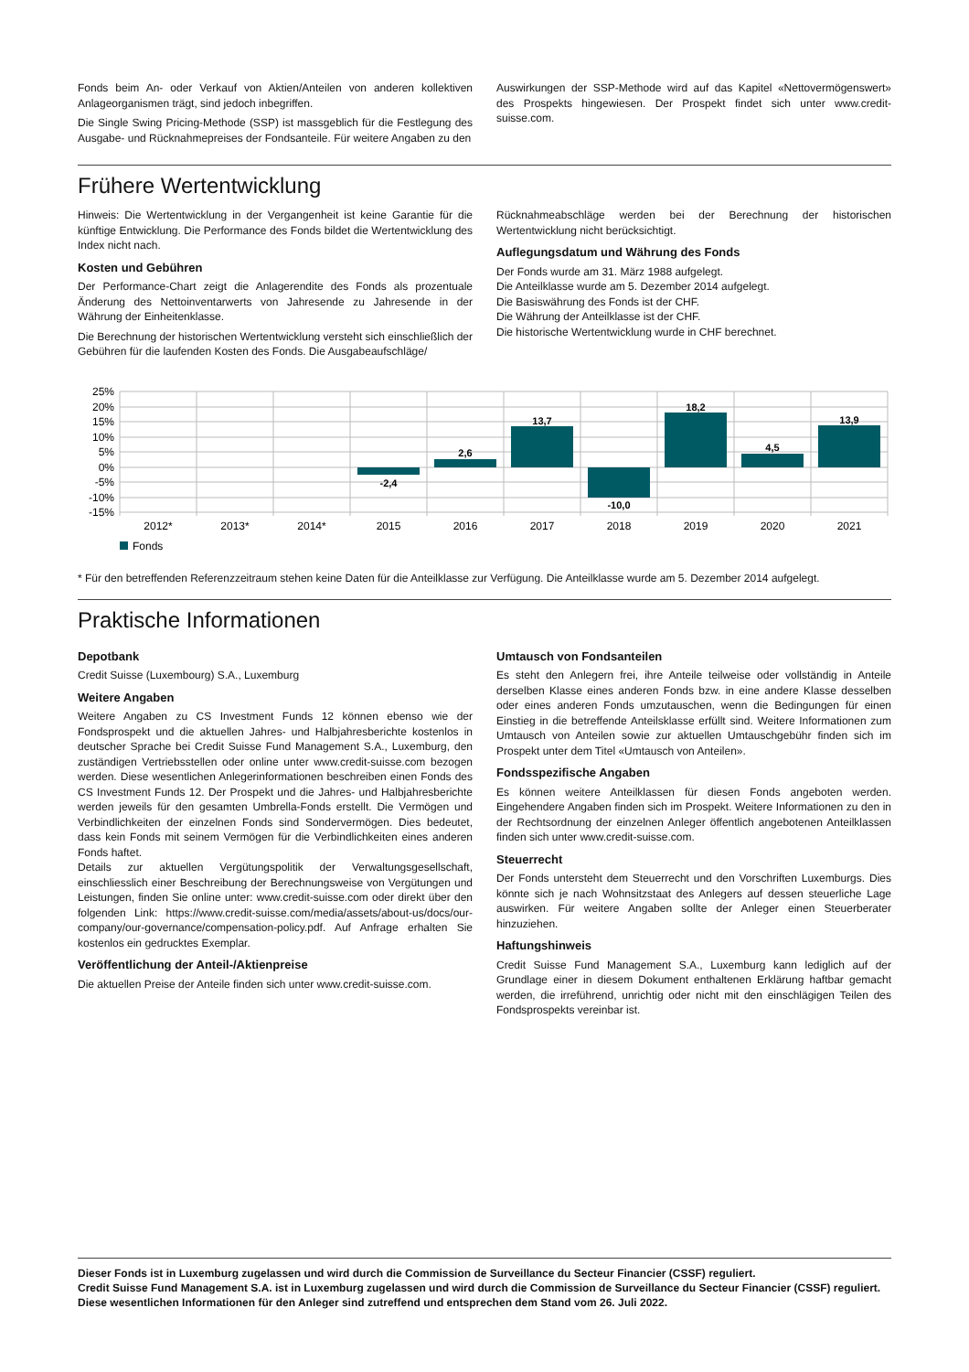Fonds beim An- oder Verkauf von Aktien/Anteilen von anderen kollektiven Anlageorganismen trägt, sind jedoch inbegriffen.
Die Single Swing Pricing-Methode (SSP) ist massgeblich für die Festlegung des Ausgabe- und Rücknahmepreises der Fondsanteile. Für weitere Angaben zu den
Auswirkungen der SSP-Methode wird auf das Kapitel «Nettovermögenswert» des Prospekts hingewiesen. Der Prospekt findet sich unter www.credit-suisse.com.
Frühere Wertentwicklung
Hinweis: Die Wertentwicklung in der Vergangenheit ist keine Garantie für die künftige Entwicklung. Die Performance des Fonds bildet die Wertentwicklung des Index nicht nach.
Kosten und Gebühren
Der Performance-Chart zeigt die Anlagerendite des Fonds als prozentuale Änderung des Nettoinventarwerts von Jahresende zu Jahresende in der Währung der Einheitenklasse.
Die Berechnung der historischen Wertentwicklung versteht sich einschließlich der Gebühren für die laufenden Kosten des Fonds. Die Ausgabeaufschläge/
Rücknahmeabschläge werden bei der Berechnung der historischen Wertentwicklung nicht berücksichtigt.
Auflegungsdatum und Währung des Fonds
Der Fonds wurde am 31. März 1988 aufgelegt.
Die Anteilklasse wurde am 5. Dezember 2014 aufgelegt.
Die Basiswährung des Fonds ist der CHF.
Die Währung der Anteilklasse ist der CHF.
Die historische Wertentwicklung wurde in CHF berechnet.
25%
20%
15%
10%
5%
0%
-5%
-10%
-15%
-2,4
2,6
13,7
-10,0
18,2
4,5
13,9
2012*
2013*
2014*
2015
2016
2017
2018
2019
2020
2021
Fonds
* Für den betreffenden Referenzzeitraum stehen keine Daten für die Anteilklasse zur Verfügung. Die Anteilklasse wurde am 5. Dezember 2014 aufgelegt.
Praktische Informationen
Depotbank
Credit Suisse (Luxembourg) S.A., Luxemburg
Weitere Angaben
Weitere Angaben zu CS Investment Funds 12 können ebenso wie der Fondsprospekt und die aktuellen Jahres- und Halbjahresberichte kostenlos in deutscher Sprache bei Credit Suisse Fund Management S.A., Luxemburg, den zuständigen Vertriebsstellen oder online unter www.credit-suisse.com bezogen werden. Diese wesentlichen Anlegerinformationen beschreiben einen Fonds des CS Investment Funds 12. Der Prospekt und die Jahres- und Halbjahresberichte werden jeweils für den gesamten Umbrella-Fonds erstellt. Die Vermögen und Verbindlichkeiten der einzelnen Fonds sind Sondervermögen. Dies bedeutet, dass kein Fonds mit seinem Vermögen für die Verbindlichkeiten eines anderen Fonds haftet.
Details zur aktuellen Vergütungspolitik der Verwaltungsgesellschaft, einschliesslich einer Beschreibung der Berechnungsweise von Vergütungen und Leistungen, finden Sie online unter: www.credit-suisse.com oder direkt über den folgenden Link: https://www.credit-suisse.com/media/assets/about-us/docs/our-company/our-governance/compensation-policy.pdf. Auf Anfrage erhalten Sie kostenlos ein gedrucktes Exemplar.
Veröffentlichung der Anteil-/Aktienpreise
Die aktuellen Preise der Anteile finden sich unter www.credit-suisse.com.
Umtausch von Fondsanteilen
Es steht den Anlegern frei, ihre Anteile teilweise oder vollständig in Anteile derselben Klasse eines anderen Fonds bzw. in eine andere Klasse desselben oder eines anderen Fonds umzutauschen, wenn die Bedingungen für einen Einstieg in die betreffende Anteilsklasse erfüllt sind. Weitere Informationen zum Umtausch von Anteilen sowie zur aktuellen Umtauschgebühr finden sich im Prospekt unter dem Titel «Umtausch von Anteilen».
Fondsspezifische Angaben
Es können weitere Anteilklassen für diesen Fonds angeboten werden. Eingehendere Angaben finden sich im Prospekt. Weitere Informationen zu den in der Rechtsordnung der einzelnen Anleger öffentlich angebotenen Anteilklassen finden sich unter www.credit-suisse.com.
Steuerrecht
Der Fonds untersteht dem Steuerrecht und den Vorschriften Luxemburgs. Dies könnte sich je nach Wohnsitzstaat des Anlegers auf dessen steuerliche Lage auswirken. Für weitere Angaben sollte der Anleger einen Steuerberater hinzuziehen.
Haftungshinweis
Credit Suisse Fund Management S.A., Luxemburg kann lediglich auf der Grundlage einer in diesem Dokument enthaltenen Erklärung haftbar gemacht werden, die irreführend, unrichtig oder nicht mit den einschlägigen Teilen des Fondsprospekts vereinbar ist.
Dieser Fonds ist in Luxemburg zugelassen und wird durch die Commission de Surveillance du Secteur Financier (CSSF) reguliert.
Credit Suisse Fund Management S.A. ist in Luxemburg zugelassen und wird durch die Commission de Surveillance du Secteur Financier (CSSF) reguliert.
Diese wesentlichen Informationen für den Anleger sind zutreffend und entsprechen dem Stand vom 26. Juli 2022.